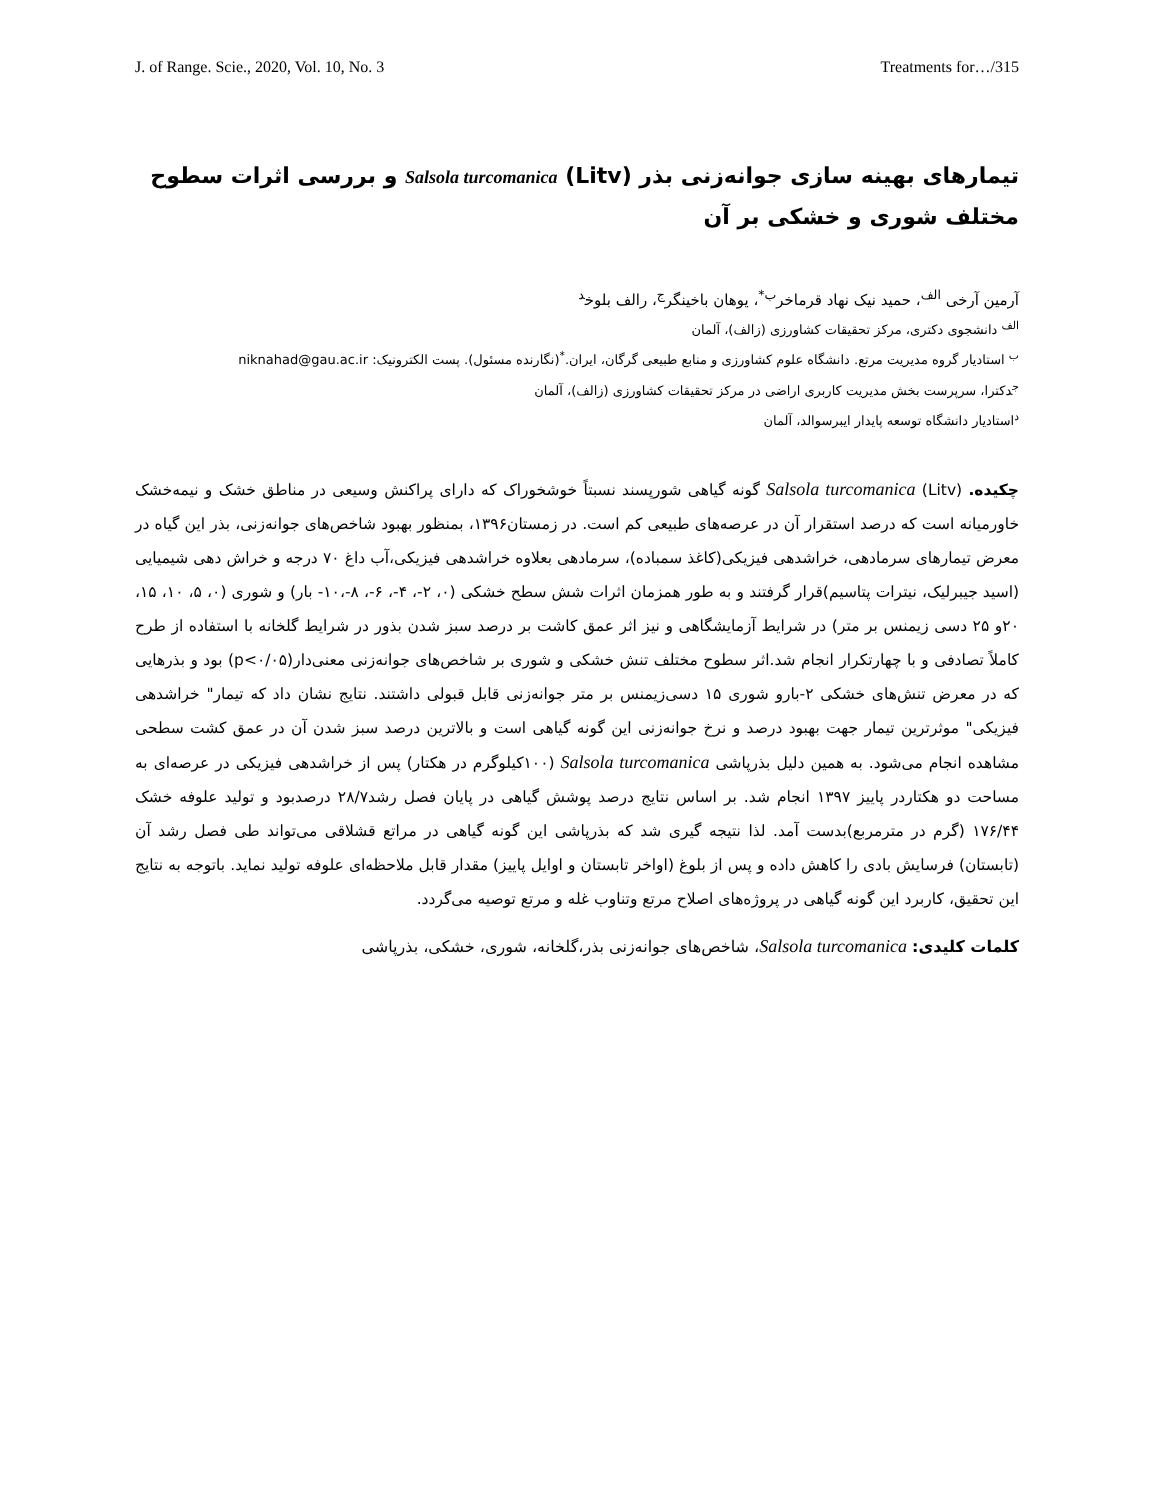J. of Range. Scie., 2020, Vol. 10, No. 3 Treatments for…/315
تیمارهای بهینه سازی جوانه‌زنی بذر Salsola turcomanica (Litv) و بررسی اثرات سطوح مختلف شوری و خشکی بر آن
آرمین آرخی <sup>الف</sup>، حمید نیک نهاد قرماخر<sup>ب*</sup>، یوهان باخینگر<sup>ج</sup>، رالف بلوخ<sup>د</sup>
<sup>الف</sup> دانشجوی دکتری، مرکز تحقیقات کشاورزی (زالف)، آلمان
<sup>ب</sup> استادیار گروه مدیریت مرتع. دانشگاه علوم کشاورزی و منابع طبیعی گرگان، ایران.<sup>*</sup>(نگارنده مسئول). پست الکترونیک: niknahad@gau.ac.ir
<sup>ج</sup>دکترا، سرپرست بخش مدیریت کاربری اراضی در مرکز تحقیقات کشاورزی (زالف)، آلمان
<sup>د</sup>استادیار دانشگاه توسعه پایدار ایبرسوالد، آلمان
چکیده. Salsola turcomanica (Litv) گونه گیاهی شورپسند نسبتاً خوشخوراک که دارای پراکنش وسیعی در مناطق خشک و نیمه‌خشک خاورمیانه است که درصد استقرار آن در عرصه‌های طبیعی کم است. در زمستان۱۳۹۶، بمنظور بهبود شاخص‌های جوانه‌زنی، بذر این گیاه در معرض تیمارهای سرمادهی، خراشدهی فیزیکی(کاغذ سمباده)، سرمادهی بعلاوه خراشدهی فیزیکی،آب داغ ۷۰ درجه و خراش دهی شیمیایی (اسید جیبرلیک، نیترات پتاسیم)قرار گرفتند و به طور همزمان اثرات شش سطح خشکی (۰، ۲-، ۴-، ۶-، ۸-،۱۰- بار) و شوری (۰، ۵، ۱۰، ۱۵، ۲۰و ۲۵ دسی زیمنس بر متر) در شرایط آزمایشگاهی و نیز اثر عمق کاشت بر درصد سبز شدن بذور در شرایط گلخانه با استفاده از طرح کاملاً تصادفی و با چهارتکرار انجام شد.اثر سطوح مختلف تنش خشکی و شوری بر شاخص‌های جوانه‌زنی معنی‌دار(p<۰/۰۵) بود و بذرهایی که در معرض تنش‌های خشکی ۲-بارو شوری ۱۵ دسی‌زیمنس بر متر جوانه‌زنی قابل قبولی داشتند. نتایج نشان داد که تیمار" خراشدهی فیزیکی" موثرترین تیمار جهت بهبود درصد و نرخ جوانه‌زنی این گونه گیاهی است و بالاترین درصد سبز شدن آن در عمق کشت سطحی مشاهده انجام می‌شود. به همین دلیل بذرپاشی Salsola turcomanica (۱۰۰کیلوگرم در هکتار) پس از خراشدهی فیزیکی در عرصه‌ای به مساحت دو هکتاردر پاییز ۱۳۹۷ انجام شد. بر اساس نتایج درصد پوشش گیاهی در پایان فصل رشد۲۸/۷ درصدبود و تولید علوفه خشک ۱۷۶/۴۴ (گرم در مترمربع)بدست آمد. لذا نتیجه گیری شد که بذرپاشی این گونه گیاهی در مراتع قشلاقی می‌تواند طی فصل رشد آن (تابستان) فرسایش بادی را کاهش داده و پس از بلوغ (اواخر تابستان و اوایل پاییز) مقدار قابل ملاحظه‌ای علوفه تولید نماید. باتوجه به نتایج این تحقیق، کاربرد این گونه گیاهی در پروژه‌های اصلاح مرتع وتناوب غله و مرتع توصیه می‌گردد.
کلمات کلیدی: Salsola turcomanica، شاخص‌های جوانه‌زنی بذر،گلخانه، شوری، خشکی، بذرپاشی